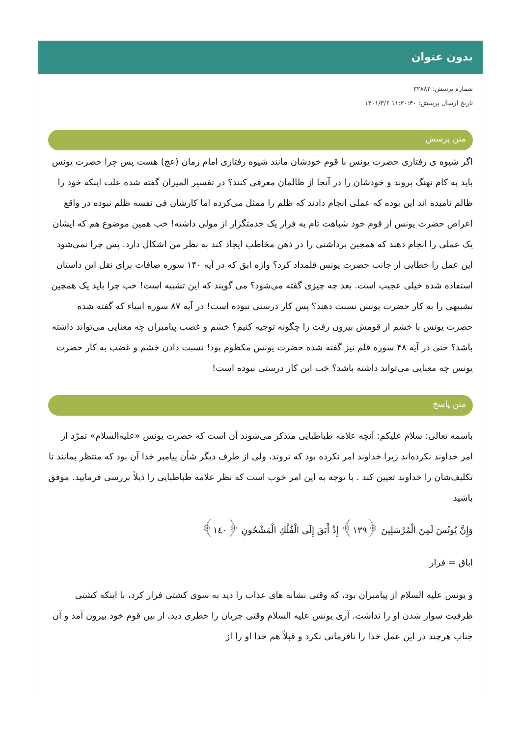بدون عنوان
شماره پرسش: ۳۲۸۸۲
تاریخ ارسال پرسش: ۱۱:۲۰:۴۰ ۱۴۰۱/۳/۶
متن پرسش
اگر شیوه ی رفتاری حضرت یونس با قوم خودشان مانند شیوه رفتاری امام زمان (عج) هست پس چرا حضرت یونس باید به کام نهنگ بروند و خودشان را در آنجا از ظالمان معرفی کنند؟ در تفسیر المیزان گفته شده علت اینکه خود را ظالم نامیده اند این بوده که عملی انجام دادند که ظلم را ممثل می‌کرده اما کارشان فی نفسه ظلم نبوده در واقع اعراض حضرت یونس از قوم خود شباهت تام به فرار یک خدمتگزار از مولی داشته! خب همین موضوع هم که ایشان یک عملی را انجام دهند که همچین برداشتی را در ذهن مخاطب ایجاد کند به نظر من اشکال دارد. پس چرا نمی‌شود این عمل را خطایی از جانب حضرت یونس قلمداد کرد؟ واژه ابق که در آیه ۱۴۰ سوره صافات برای نقل این داستان استفاده شده خیلی عجیب است. بعد چه چیزی گفته می‌شود؟ می گویند که این تشبیه است! خب چرا باید یک همچین تشبیهی را به کار حضرت یونس نسبت دهند؟ پس کار درستی نبوده است! در آیه ۸۷ سوره انبیاء که گفته شده حضرت یونس با خشم از قومش بیرون رفت را چگونه توجیه کنیم؟ خشم و غضب پیامبران چه معنایی می‌تواند داشته باشد؟ حتی در آیه ۴۸ سوره قلم نیز گفته شده حضرت یونس مکظوم بود! نسبت دادن خشم و غضب به کار حضرت یونس چه معنایی می‌تواند داشته باشد؟ خب این کار درستی نبوده است!
متن پاسخ
باسمه تعالی: سلام علیکم: آنچه علامه طباطبایی متذکر می‌شوند آن است که حضرت یونس «علیه‌السلام» تمرّد از امر خداوند نکرده‌اند زیرا خداوند امر نکرده بود که نروند، ولی از طرف دیگر شأن پیامبر خدا آن بود که منتظر بمانند تا تکلیف‌شان را خداوند تعیین کند . با توجه به این امر خوب است که نظر علامه طباطبایی را ذیلاً بررسی فرمایید. موفق باشید
وَإِنَّ يُونُسَ لَمِنَ الْمُرْسَلِينَ ﴿١٣٩﴾ إِذْ أَبَقَ إِلَى الْفُلْكِ الْمَشْحُونِ ﴿١٤٠﴾
اباق = فرار
و یونس علیه السلام از پیامبران بود، که وقتی نشانه های عذاب را دید به سوی کشتی فرار کرد، با اینکه کشتی ظرفیت سوار شدن او را نداشت. آری یونس علیه السلام وقتی جریان را خطری دید، از بین قوم خود بیرون آمد و آن جناب هرچند در این عمل خدا را نافرمانی نکرد و قبلاً هم خدا او را از